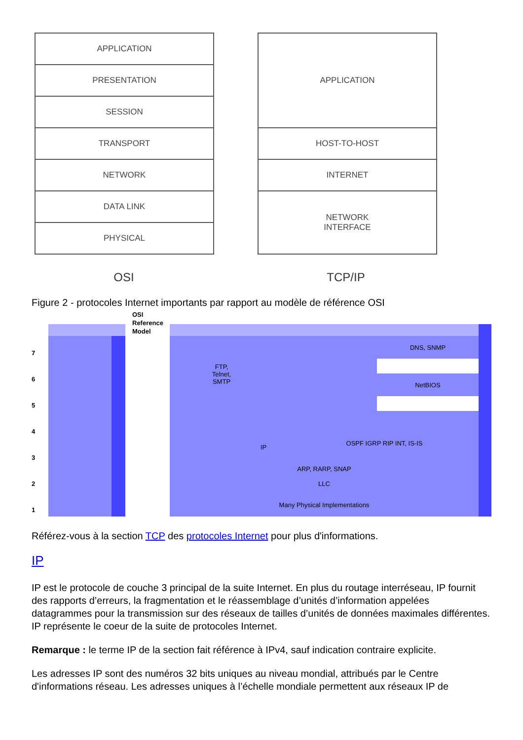APPLICATION
PRESENTATION
SESSION
TRANSPORT
NETWORK
DATA LINK
PHYSICAL
APPLICATION
HOST-TO-HOST
INTERNET
NETWORK
INTERFACE
OSI TCP/IP
Figure 2 - protocoles Internet importants par rapport au modèle de référence OSI
OSI
Reference
Model
7
6
5
4
3
2
1
FTP,
Telnet,
SMTP
DNS, SNMP
NetBIOS
IP
OSPF IGRP RIP INT, IS-IS
ARP, RARP, SNAP
LLC
Many Physical Implementations
Référez-vous à la section TCP des protocoles Internet pour plus d'informations.
IP
IP est le protocole de couche 3 principal de la suite Internet. En plus du routage interréseau, IP fournit des rapports d’erreurs, la fragmentation et le réassemblage d’unités d’information appelées datagrammes pour la transmission sur des réseaux de tailles d’unités de données maximales différentes. IP représente le coeur de la suite de protocoles Internet.
Remarque : le terme IP de la section fait référence à IPv4, sauf indication contraire explicite.
Les adresses IP sont des numéros 32 bits uniques au niveau mondial, attribués par le Centre d'informations réseau. Les adresses uniques à l’échelle mondiale permettent aux réseaux IP de